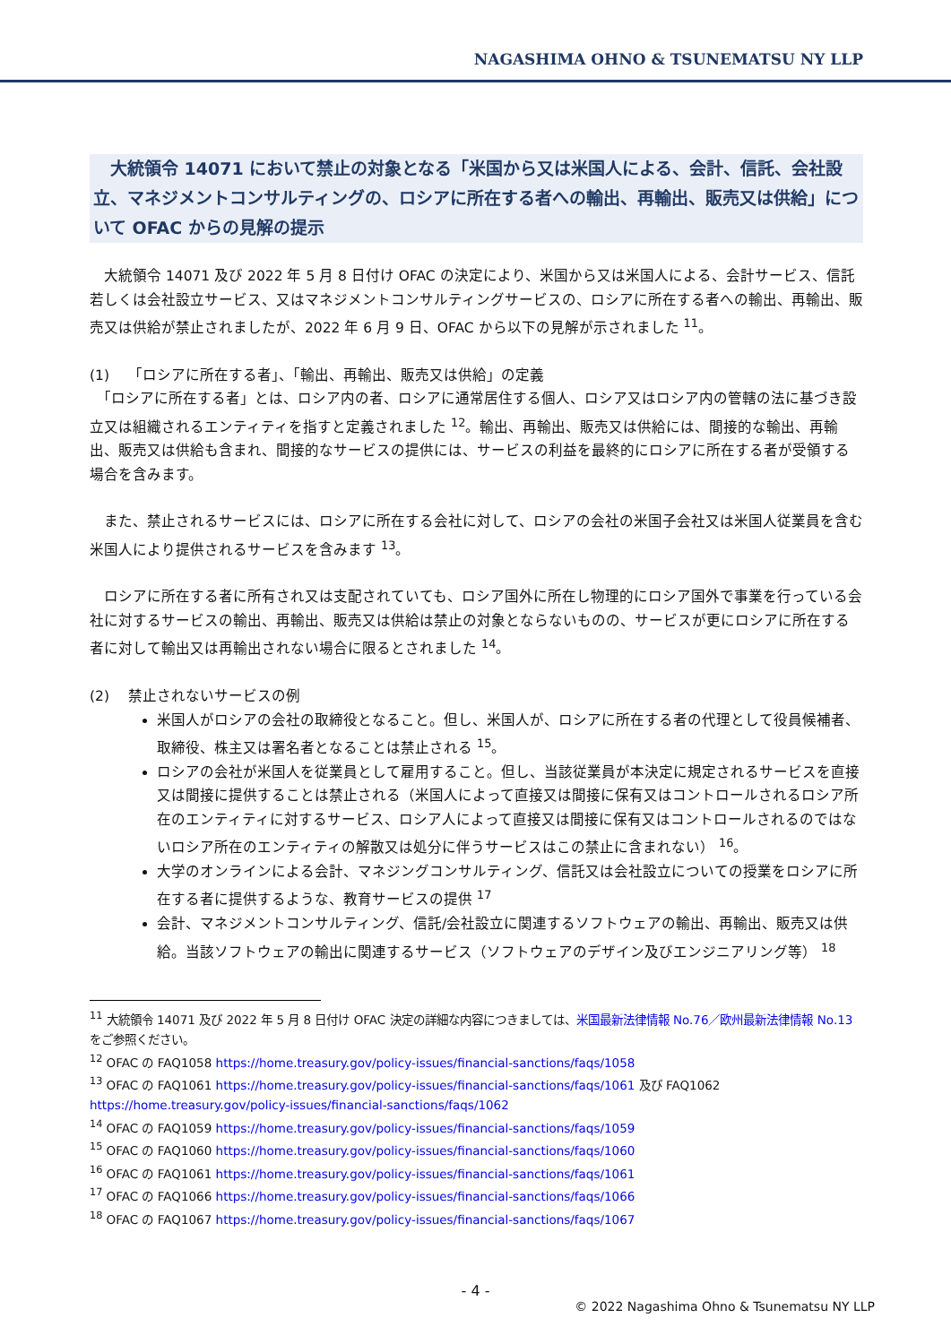NAGASHIMA OHNO & TSUNEMATSU NY LLP
　大統領令 14071 において禁止の対象となる「米国から又は米国人による、会計、信託、会社設立、マネジメントコンサルティングの、ロシアに所在する者への輸出、再輸出、販売又は供給」について OFAC からの見解の提示
　大統領令 14071 及び 2022 年 5 月 8 日付け OFAC の決定により、米国から又は米国人による、会計サービス、信託若しくは会社設立サービス、又はマネジメントコンサルティングサービスの、ロシアに所在する者への輸出、再輸出、販売又は供給が禁止されましたが、2022 年 6 月 9 日、OFAC から以下の見解が示されました <sup>11</sup>。
(1)　 「ロシアに所在する者」、「輸出、再輸出、販売又は供給」の定義
　「ロシアに所在する者」とは、ロシア内の者、ロシアに通常居住する個人、ロシア又はロシア内の管轄の法に基づき設立又は組織されるエンティティを指すと定義されました <sup>12</sup>。輸出、再輸出、販売又は供給には、間接的な輸出、再輸出、販売又は供給も含まれ、間接的なサービスの提供には、サービスの利益を最終的にロシアに所在する者が受領する場合を含みます。
　また、禁止されるサービスには、ロシアに所在する会社に対して、ロシアの会社の米国子会社又は米国人従業員を含む米国人により提供されるサービスを含みます <sup>13</sup>。
　ロシアに所在する者に所有され又は支配されていても、ロシア国外に所在し物理的にロシア国外で事業を行っている会社に対するサービスの輸出、再輸出、販売又は供給は禁止の対象とならないものの、サービスが更にロシアに所在する者に対して輸出又は再輸出されない場合に限るとされました <sup>14</sup>。
(2)　 禁止されないサービスの例
米国人がロシアの会社の取締役となること。但し、米国人が、ロシアに所在する者の代理として役員候補者、取締役、株主又は署名者となることは禁止される <sup>15</sup>。
ロシアの会社が米国人を従業員として雇用すること。但し、当該従業員が本決定に規定されるサービスを直接又は間接に提供することは禁止される（米国人によって直接又は間接に保有又はコントロールされるロシア所在のエンティティに対するサービス、ロシア人によって直接又は間接に保有又はコントロールされるのではないロシア所在のエンティティの解散又は処分に伴うサービスはこの禁止に含まれない） <sup>16</sup>。
大学のオンラインによる会計、マネジングコンサルティング、信託又は会社設立についての授業をロシアに所在する者に提供するような、教育サービスの提供 <sup>17</sup>
会計、マネジメントコンサルティング、信託/会社設立に関連するソフトウェアの輸出、再輸出、販売又は供給。当該ソフトウェアの輸出に関連するサービス（ソフトウェアのデザイン及びエンジニアリング等） <sup>18</sup>
<sup>11</sup> 大統領令 14071 及び 2022 年 5 月 8 日付け OFAC 決定の詳細な内容につきましては、米国最新法律情報 No.76／欧州最新法律情報 No.13 をご参照ください。
<sup>12</sup> OFAC の FAQ1058 https://home.treasury.gov/policy-issues/financial-sanctions/faqs/1058
<sup>13</sup> OFAC の FAQ1061 https://home.treasury.gov/policy-issues/financial-sanctions/faqs/1061 及び FAQ1062 https://home.treasury.gov/policy-issues/financial-sanctions/faqs/1062
<sup>14</sup> OFAC の FAQ1059 https://home.treasury.gov/policy-issues/financial-sanctions/faqs/1059
<sup>15</sup> OFAC の FAQ1060 https://home.treasury.gov/policy-issues/financial-sanctions/faqs/1060
<sup>16</sup> OFAC の FAQ1061 https://home.treasury.gov/policy-issues/financial-sanctions/faqs/1061
<sup>17</sup> OFAC の FAQ1066 https://home.treasury.gov/policy-issues/financial-sanctions/faqs/1066
<sup>18</sup> OFAC の FAQ1067 https://home.treasury.gov/policy-issues/financial-sanctions/faqs/1067
- 4 -
© 2022 Nagashima Ohno & Tsunematsu NY LLP